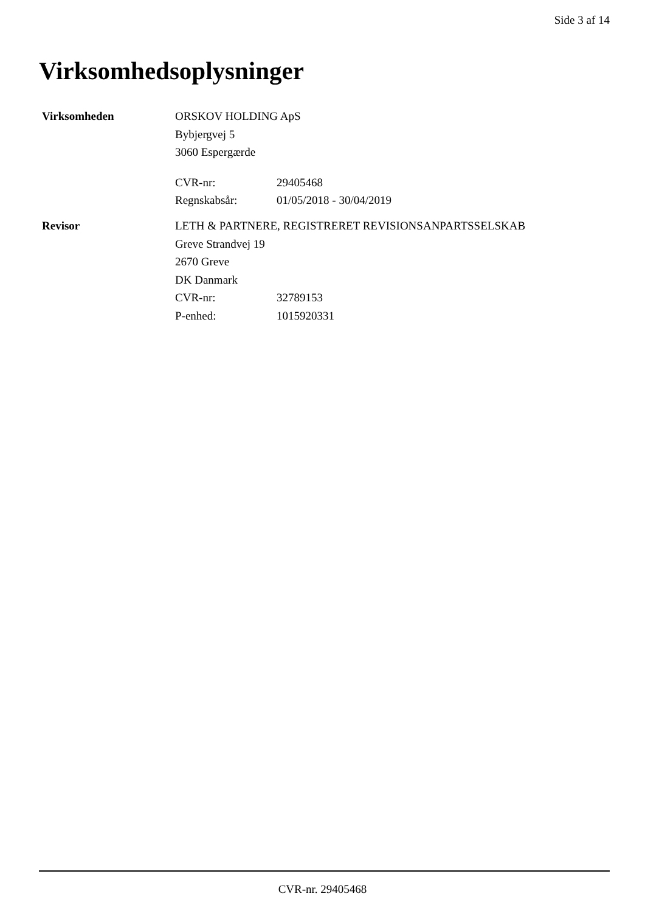Side 3 af 14
Virksomhedsoplysninger
Virksomheden ORSKOV HOLDING ApS
Bybjergvej 5
3060 Espergærde
CVR-nr: 29405468
Regnskabsår: 01/05/2018 - 30/04/2019
Revisor LETH & PARTNERE, REGISTRERET REVISIONSANPARTSSELSKAB
Greve Strandvej 19
2670 Greve
DK Danmark
CVR-nr: 32789153
P-enhed: 1015920331
CVR-nr. 29405468